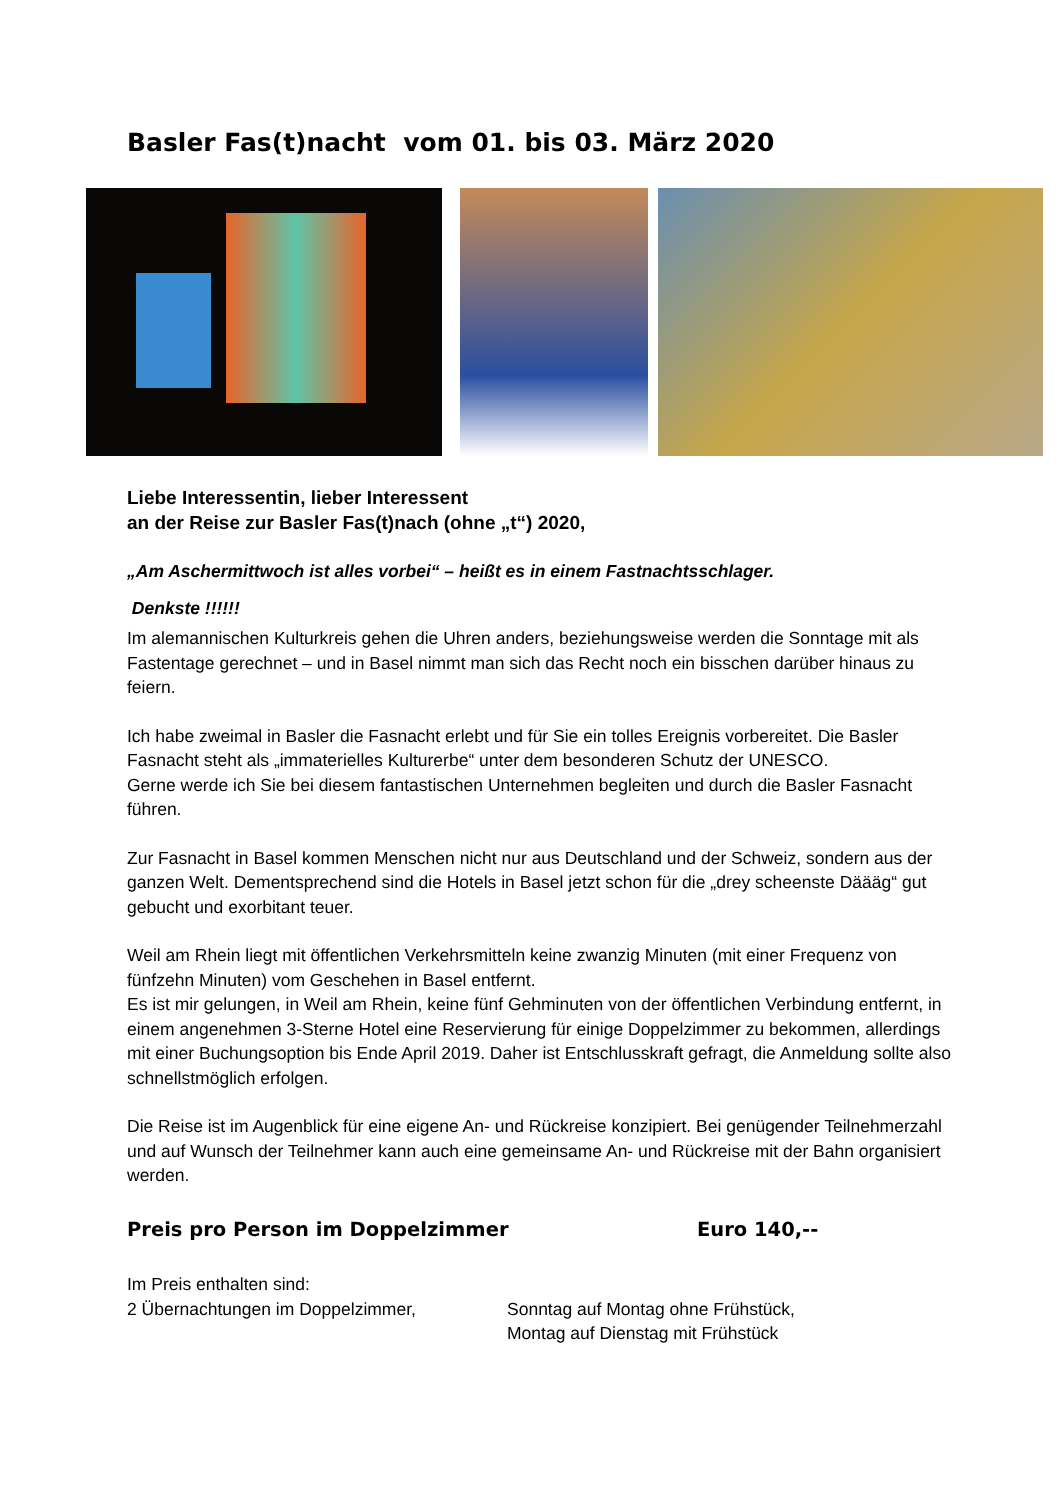Basler Fas(t)nacht vom 01. bis 03. März 2020
Liebe Interessentin, lieber Interessent
an der Reise zur Basler Fas(t)nach (ohne „t“) 2020,
„Am Aschermittwoch ist alles vorbei“ – heißt es in einem Fastnachtsschlager.
Denkste !!!!!!
Im alemannischen Kulturkreis gehen die Uhren anders, beziehungsweise werden die Sonntage mit als Fastentage gerechnet – und in Basel nimmt man sich das Recht noch ein bisschen darüber hinaus zu feiern.
Ich habe zweimal in Basler die Fasnacht erlebt und für Sie ein tolles Ereignis vorbereitet. Die Basler Fasnacht steht als „immaterielles Kulturerbe“ unter dem besonderen Schutz der UNESCO.
Gerne werde ich Sie bei diesem fantastischen Unternehmen begleiten und durch die Basler Fasnacht führen.
Zur Fasnacht in Basel kommen Menschen nicht nur aus Deutschland und der Schweiz, sondern aus der ganzen Welt. Dementsprechend sind die Hotels in Basel jetzt schon für die „drey scheenste Däääg“ gut gebucht und exorbitant teuer.
Weil am Rhein liegt mit öffentlichen Verkehrsmitteln keine zwanzig Minuten (mit einer Frequenz von fünfzehn Minuten) vom Geschehen in Basel entfernt.
Es ist mir gelungen, in Weil am Rhein, keine fünf Gehminuten von der öffentlichen Verbindung entfernt, in einem angenehmen 3-Sterne Hotel eine Reservierung für einige Doppelzimmer zu bekommen, allerdings mit einer Buchungsoption bis Ende April 2019. Daher ist Entschlusskraft gefragt, die Anmeldung sollte also schnellstmöglich erfolgen.
Die Reise ist im Augenblick für eine eigene An- und Rückreise konzipiert. Bei genügender Teilnehmerzahl und auf Wunsch der Teilnehmer kann auch eine gemeinsame An- und Rückreise mit der Bahn organisiert werden.
Preis pro Person im Doppelzimmer Euro 140,--
Im Preis enthalten sind:
2 Übernachtungen im Doppelzimmer, Sonntag auf Montag ohne Frühstück,
Montag auf Dienstag mit Frühstück